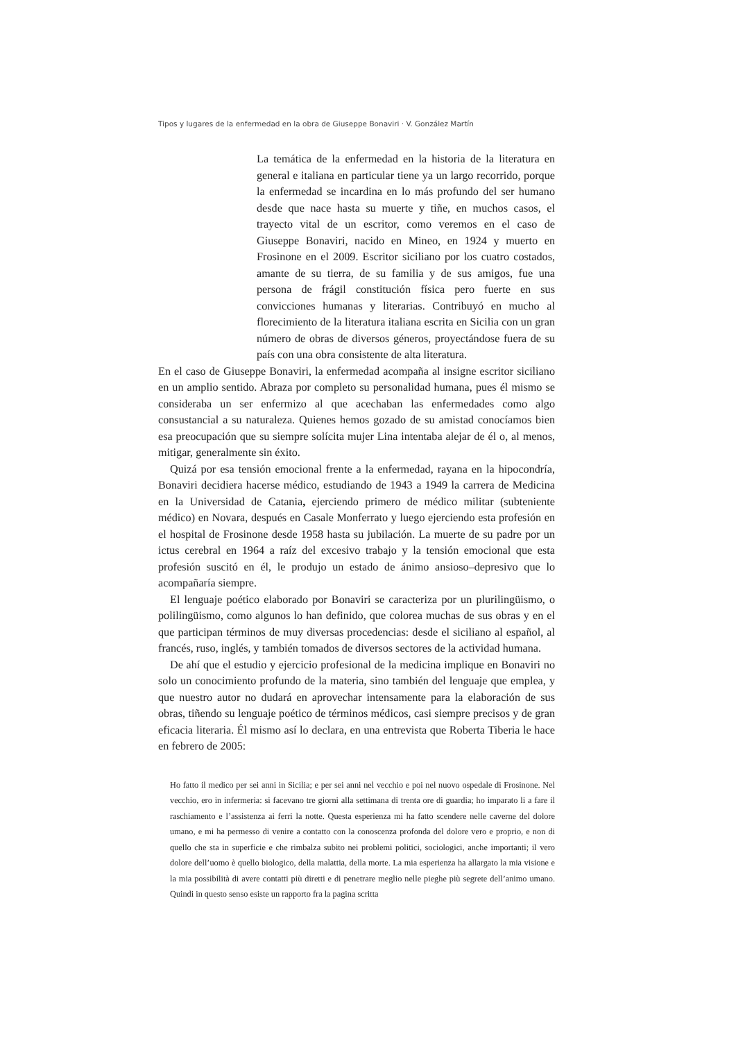Tipos y lugares de la enfermedad en la obra de Giuseppe Bonaviri · V. González Martín
La temática de la enfermedad en la historia de la literatura en general e italiana en particular tiene ya un largo recorrido, porque la enfermedad se incardina en lo más profundo del ser humano desde que nace hasta su muerte y tiñe, en muchos casos, el trayecto vital de un escritor, como veremos en el caso de Giuseppe Bonaviri, nacido en Mineo, en 1924 y muerto en Frosinone en el 2009. Escritor siciliano por los cuatro costados, amante de su tierra, de su familia y de sus amigos, fue una persona de frágil constitución física pero fuerte en sus convicciones humanas y literarias. Contribuyó en mucho al florecimiento de la literatura italiana escrita en Sicilia con un gran número de obras de diversos géneros, proyectándose fuera de su país con una obra consistente de alta literatura.
En el caso de Giuseppe Bonaviri, la enfermedad acompaña al insigne escritor siciliano en un amplio sentido. Abraza por completo su personalidad humana, pues él mismo se consideraba un ser enfermizo al que acechaban las enfermedades como algo consustancial a su naturaleza. Quienes hemos gozado de su amistad conocíamos bien esa preocupación que su siempre solícita mujer Lina intentaba alejar de él o, al menos, mitigar, generalmente sin éxito.
Quizá por esa tensión emocional frente a la enfermedad, rayana en la hipocondría, Bonaviri decidiera hacerse médico, estudiando de 1943 a 1949 la carrera de Medicina en la Universidad de Catania, ejerciendo primero de médico militar (subteniente médico) en Novara, después en Casale Monferrato y luego ejerciendo esta profesión en el hospital de Frosinone desde 1958 hasta su jubilación. La muerte de su padre por un ictus cerebral en 1964 a raíz del excesivo trabajo y la tensión emocional que esta profesión suscitó en él, le produjo un estado de ánimo ansioso–depresivo que lo acompañaría siempre.
El lenguaje poético elaborado por Bonaviri se caracteriza por un plurilingüismo, o polilingüismo, como algunos lo han definido, que colorea muchas de sus obras y en el que participan términos de muy diversas procedencias: desde el siciliano al español, al francés, ruso, inglés, y también tomados de diversos sectores de la actividad humana.
De ahí que el estudio y ejercicio profesional de la medicina implique en Bonaviri no solo un conocimiento profundo de la materia, sino también del lenguaje que emplea, y que nuestro autor no dudará en aprovechar intensamente para la elaboración de sus obras, tiñendo su lenguaje poético de términos médicos, casi siempre precisos y de gran eficacia literaria. Él mismo así lo declara, en una entrevista que Roberta Tiberia le hace en febrero de 2005:
Ho fatto il medico per sei anni in Sicilia; e per sei anni nel vecchio e poi nel nuovo ospedale di Frosinone. Nel vecchio, ero in infermeria: si facevano tre giorni alla settimana di trenta ore di guardia; ho imparato li a fare il raschiamento e l’assistenza ai ferri la notte. Questa esperienza mi ha fatto scendere nelle caverne del dolore umano, e mi ha permesso di venire a contatto con la conoscenza profonda del dolore vero e proprio, e non di quello che sta in superficie e che rimbalza subito nei problemi politici, sociologici, anche importanti; il vero dolore dell’uomo è quello biologico, della malattia, della morte. La mia esperienza ha allargato la mia visione e la mia possibilità di avere contatti più diretti e di penetrare meglio nelle pieghe più segrete dell’animo umano. Quindi in questo senso esiste un rapporto fra la pagina scritta